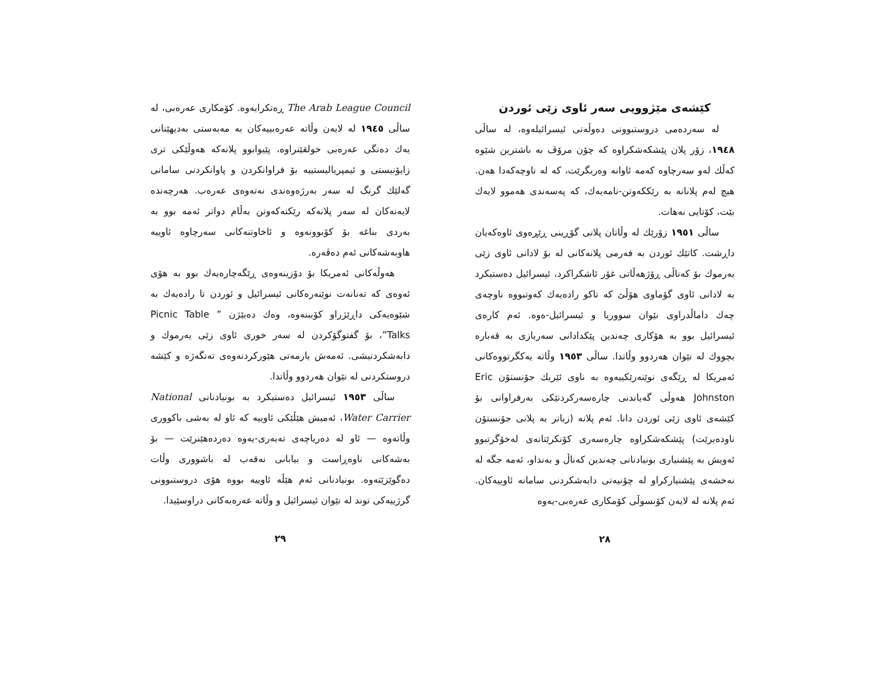کێشەی مێژوویی سەر ئاوی زێی ئوردن
لە سەردەمی دروستبوونی دەوڵەتی ئیسرائیلەوە، لە ساڵی ١٩٤٨، زۆر پلان پێشکەشکراوە کە چۆن مرۆڤ بە باشترین شێوە کەڵك لەو سەرچاوە کەمە ئاوانە وەربگرێت، کە لە ناوچەکەدا هەن. هیچ لەم پلانانە بە رێککەوتن-نامەیەك، کە پەسەندی هەموو لایەك بێت، کۆتایی نەهات.
ساڵی ١٩٥١ زۆرێك لە وڵاتان پلانی گۆڕینی ڕێڕەوی ئاوەکەیان داڕشت. کاتێك ئوردن بە فەرمی پلانەکانی لە بۆ لادانی ئاوی زێی یەرموك بۆ کەناڵی ڕۆژهەڵاتی غۆر ئاشکراکرد، ئیسرائیل دەستیکرد بە لادانی ئاوی گۆماوی هۆڵێ کە تاکو رادەیەك کەوتبووە ناوچەی چەك داماڵدراوی نێوان سووریا و ئیسرائیل-ەوە. ئەم کارەی ئیسرائیل بوو بە هۆکاری چەندین پێکدادانی سەربازی بە قەبارە بچووك لە نێوان هەردوو وڵاتدا. ساڵی ١٩٥٣ وڵاتە یەکگرتووەکانی ئەمریکا لە ڕێگەی نوێنەرێکییەوە بە ناوی ئێریك جۆنستۆن Eric Johnston هەوڵی گەیاندنی چارەسەرکردنێکی بەرفراوانی بۆ کێشەی ئاوی زێی ئوردن دانا. ئەم پلانە (زیاتر بە پلانی جۆنستۆن ناودەبرێت) پێشکەشکراوە چارەسەری کۆنکرێتانەی لەخۆگرتبوو ئەویش بە پێشنیاری بونیادنانی چەندین کەناڵ و بەنداو، ئەمە جگە لە نەخشەی پێشنیارکراو لە چۆنیەتی دابەشکردنی سامانە ئاوییەکان. ئەم پلانە لە لایەن کۆنسوڵی کۆمکاری عەرەبی-یەوە
٢٨
The Arab League Council ڕەتکرایەوە. کۆمکاری عەرەبی، لە ساڵی ١٩٤٥ لە لایەن وڵاتە عەرەبییەکان بە مەبەستی بەدیهێنانی یەك دەنگی عەرەبی خولقێنراوە، پێیوابوو پلانەکە هەوڵێکی تری زایۆنیستی و ئیمپریالیستییە بۆ فراوانکردن و پاوانکردنی سامانی گەلێك گرنگ لە سەر بەرژەوەندی نەتەوەی عەرەب. هەرچەندە لایەنەکان لە سەر پلانەکە رێکنەکەوتن بەڵام دواتر ئەمە بوو بە بەردی بناغە بۆ کۆبوونەوە و ئاخاوتنەکانی سەرچاوە ئاوییە هاوبەشەکانی ئەم دەڤەرە.
هەوڵەکانی ئەمریکا بۆ دۆزینەوەی ڕێگەچارەیەك بوو بە هۆی ئەوەی کە تەنانەت نوێنەرەکانی ئیسرائیل و ئوردن تا رادەیەك بە شێوەیەکی داڕێژراو کۆببنەوە، وەك دەبێژن ” Picnic Table Talks”، بۆ گفتوگۆکردن لە سەر خوری ئاوی زێی یەرموك و دابەشکردنیشی. ئەمەش یارمەتی هێورکردنەوەی تەنگەژە و کێشە دروستکردنی لە نێوان هەردوو وڵاتدا.
ساڵی ١٩٥٣ ئیسرائیل دەستیکرد بە بونیادنانی National Water Carrier، ئەمیش هێڵێکی ئاوییە کە ئاو لە بەشی باکووری وڵاتەوە — ئاو لە دەریاچەی تەبەری-یەوە دەردەهێنرێت — بۆ بەشەکانی ناوەڕاست و بیابانی نەقەب لە باشووری وڵات دەگوێزێتەوە. بونیادنانی ئەم هێڵە ئاوییە بووە هۆی دروستبوونی گرژییەکی توند لە نێوان ئیسرائیل و وڵاتە عەرەبەکانی دراوسێیدا.
٢٩